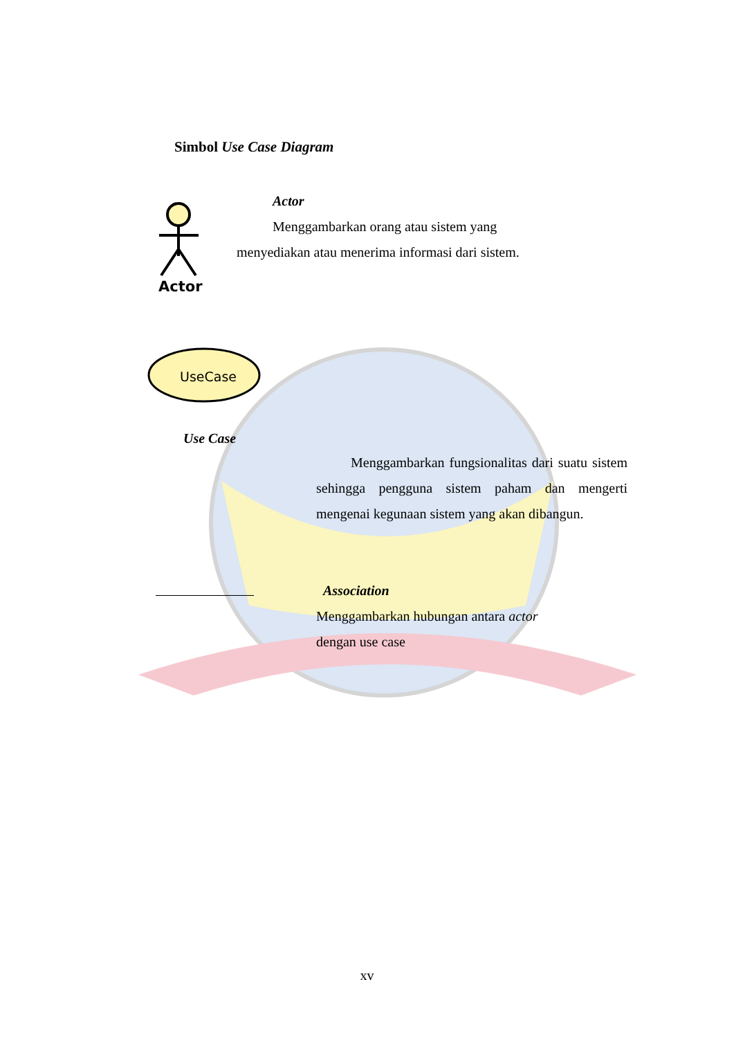Simbol Use Case Diagram
Actor
Actor
Menggambarkan orang atau sistem yang
menyediakan atau menerima informasi dari sistem.
UseCase
Use Case
Menggambarkan fungsionalitas dari suatu sistem sehingga pengguna sistem paham dan mengerti mengenai kegunaan sistem yang akan dibangun.
Association
Menggambarkan hubungan antara actor
dengan use case
xv